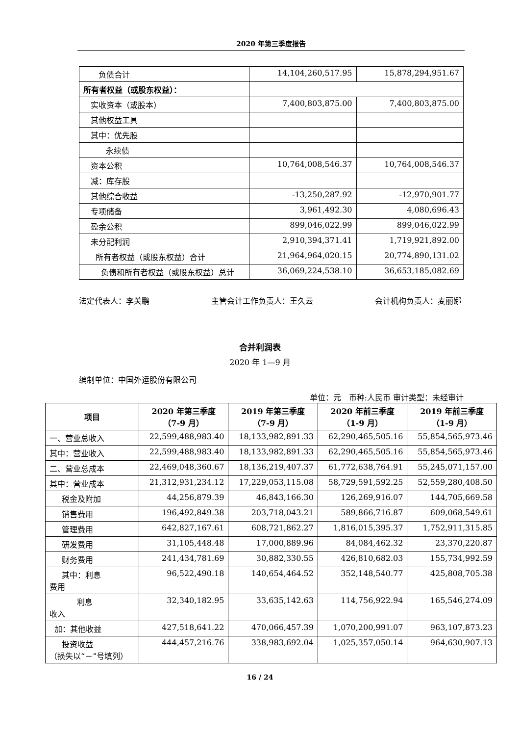2020 年第三季度报告
| 负债合计 | 14,104,260,517.95 | 15,878,294,951.67 |
| 所有者权益（或股东权益）： | | |
| 实收资本（或股本） | 7,400,803,875.00 | 7,400,803,875.00 |
| 其他权益工具 | | |
| 其中：优先股 | | |
| 永续债 | | |
| 资本公积 | 10,764,008,546.37 | 10,764,008,546.37 |
| 减：库存股 | | |
| 其他综合收益 | -13,250,287.92 | -12,970,901.77 |
| 专项储备 | 3,961,492.30 | 4,080,696.43 |
| 盈余公积 | 899,046,022.99 | 899,046,022.99 |
| 未分配利润 | 2,910,394,371.41 | 1,719,921,892.00 |
| 所有者权益（或股东权益）合计 | 21,964,964,020.15 | 20,774,890,131.02 |
| 负债和所有者权益（或股东权益）总计 | 36,069,224,538.10 | 36,653,185,082.69 |
法定代表人：李关鹏 主管会计工作负责人：王久云 会计机构负责人：麦丽娜
合并利润表
2020 年 1—9 月
编制单位：中国外运股份有限公司
单位：元 币种:人民币 审计类型：未经审计
| 项目 | 2020 年第三季度 （7-9 月） | 2019 年第三季度 （7-9 月） | 2020 年前三季度 （1-9 月） | 2019 年前三季度 （1-9 月） |
| --- | --- | --- | --- | --- |
| 一、营业总收入 | 22,599,488,983.40 | 18,133,982,891.33 | 62,290,465,505.16 | 55,854,565,973.46 |
| 其中：营业收入 | 22,599,488,983.40 | 18,133,982,891.33 | 62,290,465,505.16 | 55,854,565,973.46 |
| 二、营业总成本 | 22,469,048,360.67 | 18,136,219,407.37 | 61,772,638,764.91 | 55,245,071,157.00 |
| 其中：营业成本 | 21,312,931,234.12 | 17,229,053,115.08 | 58,729,591,592.25 | 52,559,280,408.50 |
| 税金及附加 | 44,256,879.39 | 46,843,166.30 | 126,269,916.07 | 144,705,669.58 |
| 销售费用 | 196,492,849.38 | 203,718,043.21 | 589,866,716.87 | 609,068,549.61 |
| 管理费用 | 642,827,167.61 | 608,721,862.27 | 1,816,015,395.37 | 1,752,911,315.85 |
| 研发费用 | 31,105,448.48 | 17,000,889.96 | 84,084,462.32 | 23,370,220.87 |
| 财务费用 | 241,434,781.69 | 30,882,330.55 | 426,810,682.03 | 155,734,992.59 |
| 其中：利息 费用 | 96,522,490.18 | 140,654,464.52 | 352,148,540.77 | 425,808,705.38 |
| 利息 收入 | 32,340,182.95 | 33,635,142.63 | 114,756,922.94 | 165,546,274.09 |
| 加：其他收益 | 427,518,641.22 | 470,066,457.39 | 1,070,200,991.07 | 963,107,873.23 |
| 投资收益 （损失以“－”号填列） | 444,457,216.76 | 338,983,692.04 | 1,025,357,050.14 | 964,630,907.13 |
16 / 24